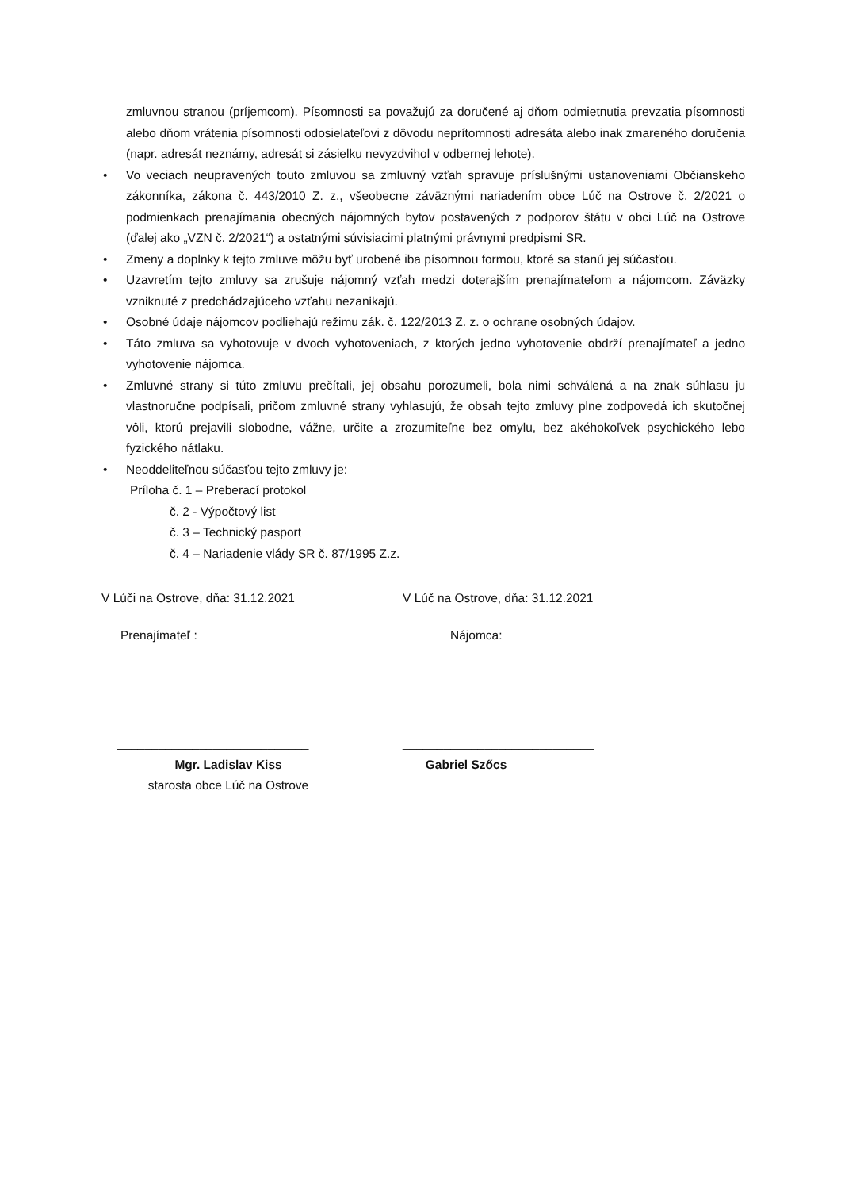zmluvnou stranou (príjemcom). Písomnosti sa považujú za doručené aj dňom odmietnutia prevzatia písomnosti alebo dňom vrátenia písomnosti odosielateľovi z dôvodu neprítomnosti adresáta alebo inak zmareného doručenia (napr. adresát neznámy, adresát si zásielku nevyzdvihol v odbernej lehote).
• Vo veciach neupravených touto zmluvou sa zmluvný vzťah spravuje príslušnými ustanoveniami Občianskeho zákonníka, zákona č. 443/2010 Z. z., všeobecne záväznými nariadením obce Lúč na Ostrove č. 2/2021 o podmienkach prenajímania obecných nájomných bytov postavených z podporov štátu v obci Lúč na Ostrove (ďalej ako „VZN č. 2/2021“) a ostatnými súvisiacimi platnými právnymi predpismi SR.
• Zmeny a doplnky k tejto zmluve môžu byť urobené iba písomnou formou, ktoré sa stanú jej súčasťou.
• Uzavretím tejto zmluvy sa zrušuje nájomný vzťah medzi doterajším prenajímateľom a nájomcom. Záväzky vzniknuté z predchádzajúceho vzťahu nezanikajú.
• Osobné údaje nájomcov podliehajú režimu zák. č. 122/2013 Z. z. o ochrane osobných údajov.
• Táto zmluva sa vyhotovuje v dvoch vyhotoveniach, z ktorých jedno vyhotovenie obdrží prenajímateľ a jedno vyhotovenie nájomca.
• Zmluvné strany si túto zmluvu prečítali, jej obsahu porozumeli, bola nimi schválená a na znak súhlasu ju vlastnoručne podpísali, pričom zmluvné strany vyhlasujú, že obsah tejto zmluvy plne zodpovedá ich skutočnej vôli, ktorú prejavili slobodne, vážne, určite a zrozumiteľne bez omylu, bez akéhokoľvek psychického lebo fyzického nátlaku.
• Neoddeliteľnou súčasťou tejto zmluvy je:
Príloha č. 1 – Preberací protokol
č. 2 - Výpočtový list
č. 3 – Technický pasport
č. 4 – Nariadenie vlády SR č. 87/1995 Z.z.
V Lúči na Ostrove, dňa: 31.12.2021
V Lúč na Ostrove, dňa: 31.12.2021
Prenajímateľ : Nájomca:
____________________________ ____________________________
Mgr. Ladislav Kiss
starosta obce Lúč na Ostrove
Gabriel Szőcs